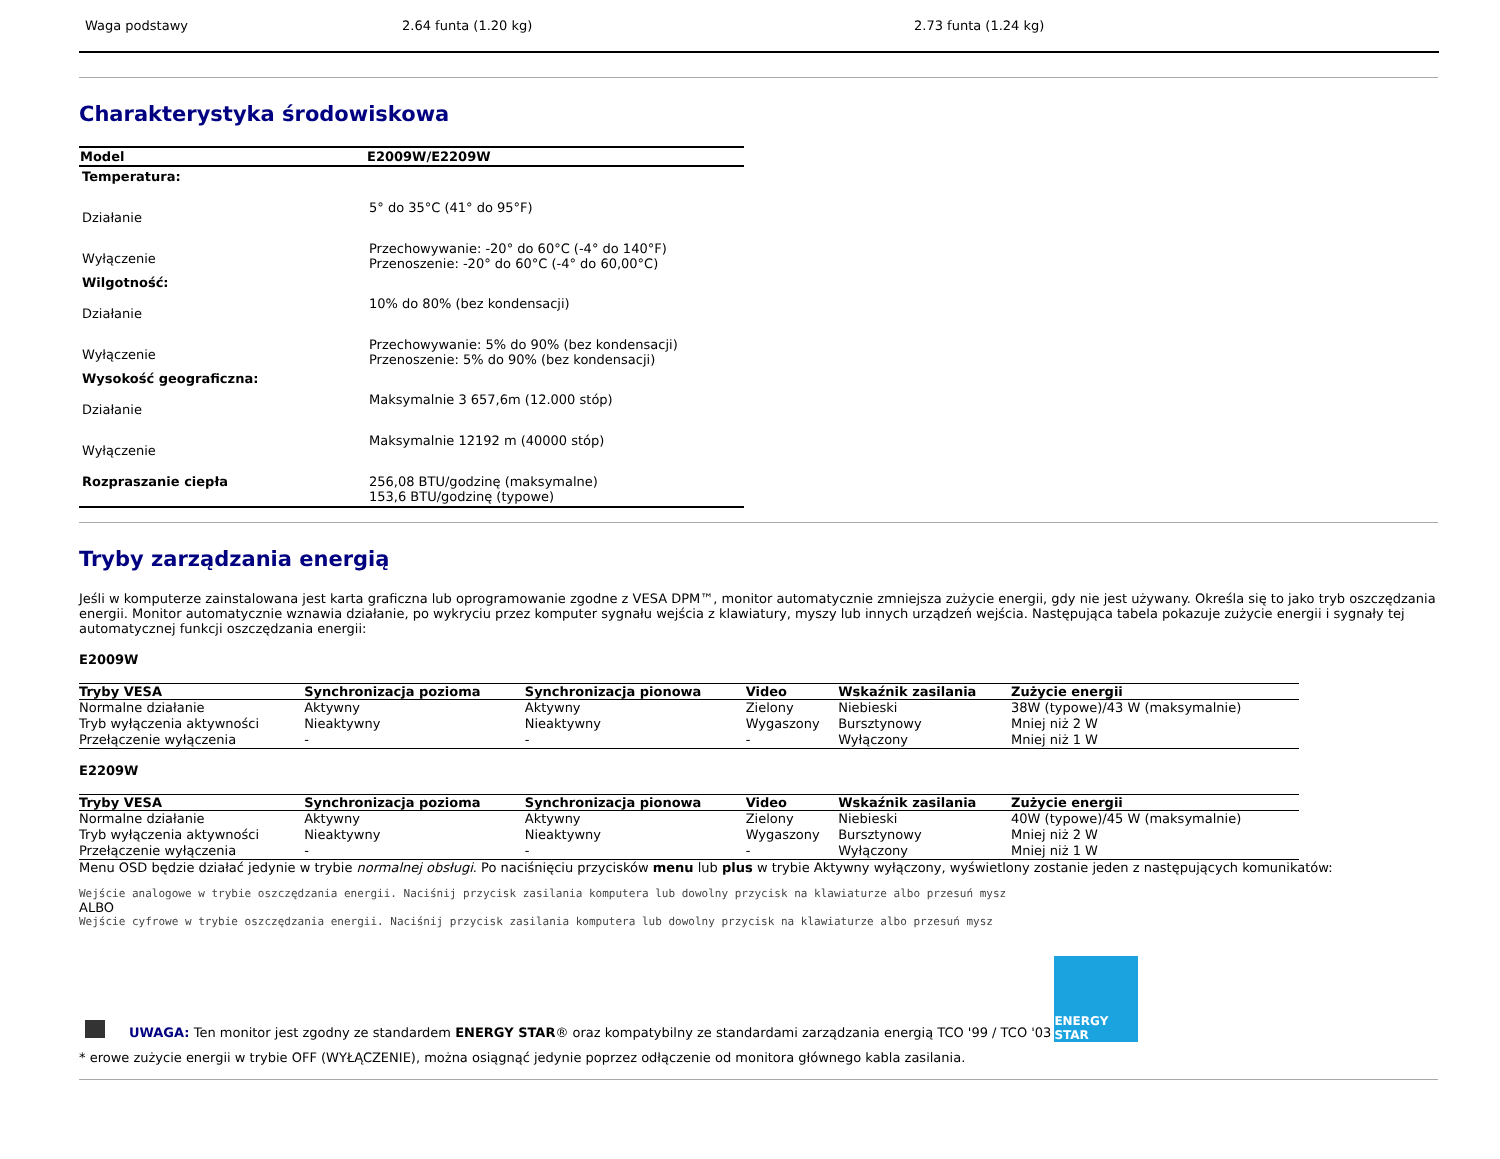| Waga podstawy | 2.64 funta (1.20 kg) | 2.73 funta (1.24 kg) |
Charakterystyka środowiskowa
| Model | E2009W/E2209W |
| --- | --- |
| Temperatura: | |
| Działanie | 5° do 35°C (41° do 95°F) |
| Wyłączenie | Przechowywanie: -20° do 60°C (-4° do 140°F) Przenoszenie: -20° do 60°C (-4° do 60,00°C) |
| Wilgotność: | |
| Działanie | 10% do 80% (bez kondensacji) |
| Wyłączenie | Przechowywanie: 5% do 90% (bez kondensacji) Przenoszenie: 5% do 90% (bez kondensacji) |
| Wysokość geograficzna: | |
| Działanie | Maksymalnie 3 657,6m (12.000 stóp) |
| Wyłączenie | Maksymalnie 12192 m (40000 stóp) |
| Rozpraszanie ciepła | 256,08 BTU/godzinę (maksymalne) 153,6 BTU/godzinę (typowe) |
Tryby zarządzania energią
Jeśli w komputerze zainstalowana jest karta graficzna lub oprogramowanie zgodne z VESA DPM™, monitor automatycznie zmniejsza zużycie energii, gdy nie jest używany. Określa się to jako tryb oszczędzania energii. Monitor automatycznie wznawia działanie, po wykryciu przez komputer sygnału wejścia z klawiatury, myszy lub innych urządzeń wejścia. Następująca tabela pokazuje zużycie energii i sygnały tej automatycznej funkcji oszczędzania energii:
E2009W
| Tryby VESA | Synchronizacja pozioma | Synchronizacja pionowa | Video | Wskaźnik zasilania | Zużycie energii |
| --- | --- | --- | --- | --- | --- |
| Normalne działanie | Aktywny | Aktywny | Zielony | Niebieski | 38W (typowe)/43 W (maksymalnie) |
| Tryb wyłączenia aktywności | Nieaktywny | Nieaktywny | Wygaszony | Bursztynowy | Mniej niż 2 W |
| Przełączenie wyłączenia | - | - | - | Wyłączony | Mniej niż 1 W |
E2209W
| Tryby VESA | Synchronizacja pozioma | Synchronizacja pionowa | Video | Wskaźnik zasilania | Zużycie energii |
| --- | --- | --- | --- | --- | --- |
| Normalne działanie | Aktywny | Aktywny | Zielony | Niebieski | 40W (typowe)/45 W (maksymalnie) |
| Tryb wyłączenia aktywności | Nieaktywny | Nieaktywny | Wygaszony | Bursztynowy | Mniej niż 2 W |
| Przełączenie wyłączenia | - | - | - | Wyłączony | Mniej niż 1 W |
Menu OSD będzie działać jedynie w trybie normalnej obsługi. Po naciśnięciu przycisków menu lub plus w trybie Aktywny wyłączony, wyświetlony zostanie jeden z następujących komunikatów:
Wejście analogowe w trybie oszczędzania energii. Naciśnij przycisk zasilania komputera lub dowolny przycisk na klawiaturze albo przesuń mysz
ALBO
Wejście cyfrowe w trybie oszczędzania energii. Naciśnij przycisk zasilania komputera lub dowolny przycisk na klawiaturze albo przesuń mysz
UWAGA: Ten monitor jest zgodny ze standardem ENERGY STAR® oraz kompatybilny ze standardami zarządzania energią TCO '99 / TCO '03
ENERGY STAR
* erowe zużycie energii w trybie OFF (WYŁĄCZENIE), można osiągnąć jedynie poprzez odłączenie od monitora głównego kabla zasilania.